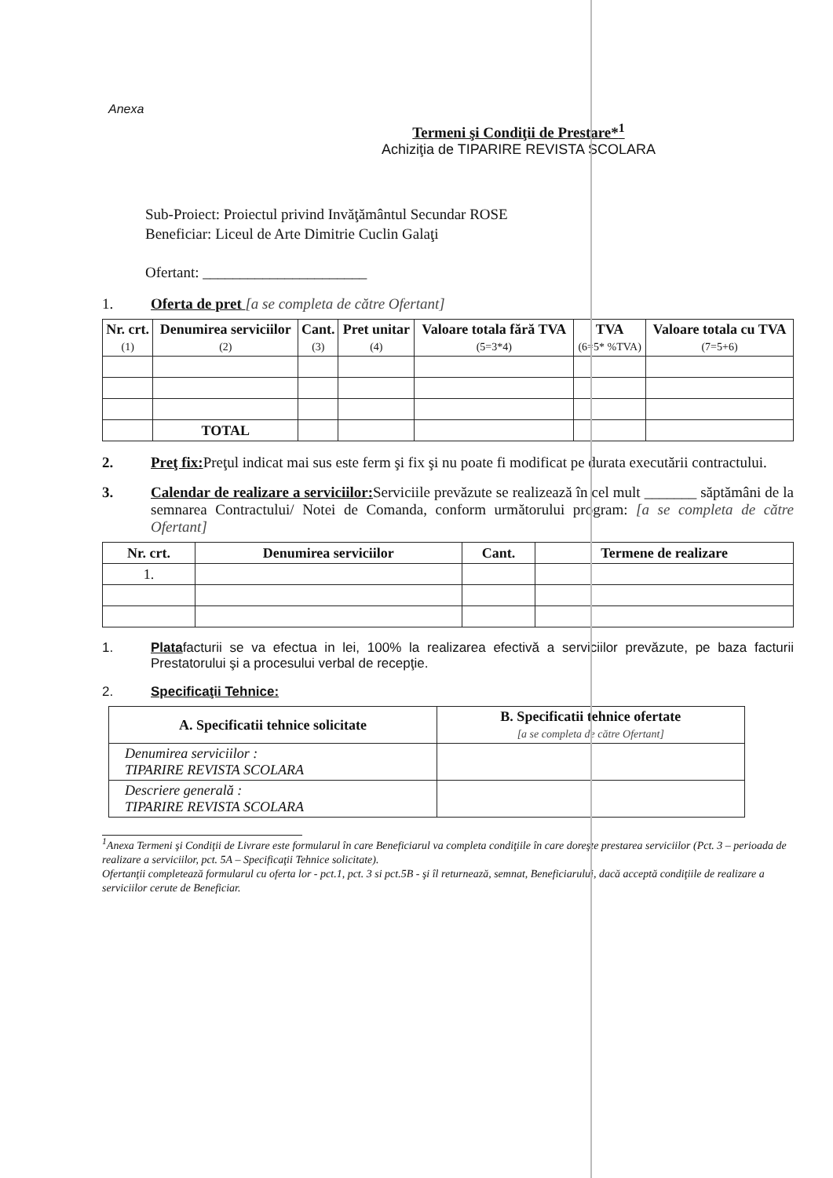Anexa
Termeni şi Condiţii de Prestare*<sup>1</sup>
Achiziţia de TIPARIRE REVISTA SCOLARA
Sub-Proiect: Proiectul privind Invăţământul Secundar ROSE
Beneficiar: Liceul de Arte Dimitrie Cuclin Galaţi
Ofertant: ______________________
1. Oferta de pret [a se completa de către Ofertant]
| Nr. crt. (1) | Denumirea serviciilor (2) | Cant. (3) | Pret unitar (4) | Valoare totala fără TVA (5=3*4) | TVA (6=5* %TVA) | Valoare totala cu TVA (7=5+6) |
| --- | --- | --- | --- | --- | --- | --- |
| | TOTAL | | | | | |
2. Preţ fix: Preţul indicat mai sus este ferm şi fix şi nu poate fi modificat pe durata executării contractului.
3. Calendar de realizare a serviciilor: Serviciile prevăzute se realizează în cel mult _______ săptămâni de la semnarea Contractului/ Notei de Comanda, conform următorului program: [a se completa de către Ofertant]
| Nr. crt. | Denumirea serviciilor | Cant. | Termene de realizare |
| --- | --- | --- | --- |
| 1. | | | |
1. Platafacturii se va efectua in lei, 100% la realizarea efectivă a serviciilor prevăzute, pe baza facturii Prestatorului şi a procesului verbal de recepţie.
2. Specificaţii Tehnice:
| A. Specificatii tehnice solicitate | B. Specificatii tehnice ofertate [a se completa de către Ofertant] |
| --- | --- |
| Denumirea serviciilor : TIPARIRE REVISTA SCOLARA | |
| Descriere generală : TIPARIRE REVISTA SCOLARA | |
<sup>1</sup> Anexa Termeni şi Condiţii de Livrare este formularul în care Beneficiarul va completa condiţiile în care doreşte prestarea serviciilor (Pct. 3 – perioada de realizare a serviciilor, pct. 5A – Specificaţii Tehnice solicitate).
Ofertanţii completează formularul cu oferta lor - pct.1, pct. 3 si pct.5B - şi îl returnează, semnat, Beneficiarului, dacă acceptă condiţiile de realizare a serviciilor cerute de Beneficiar.